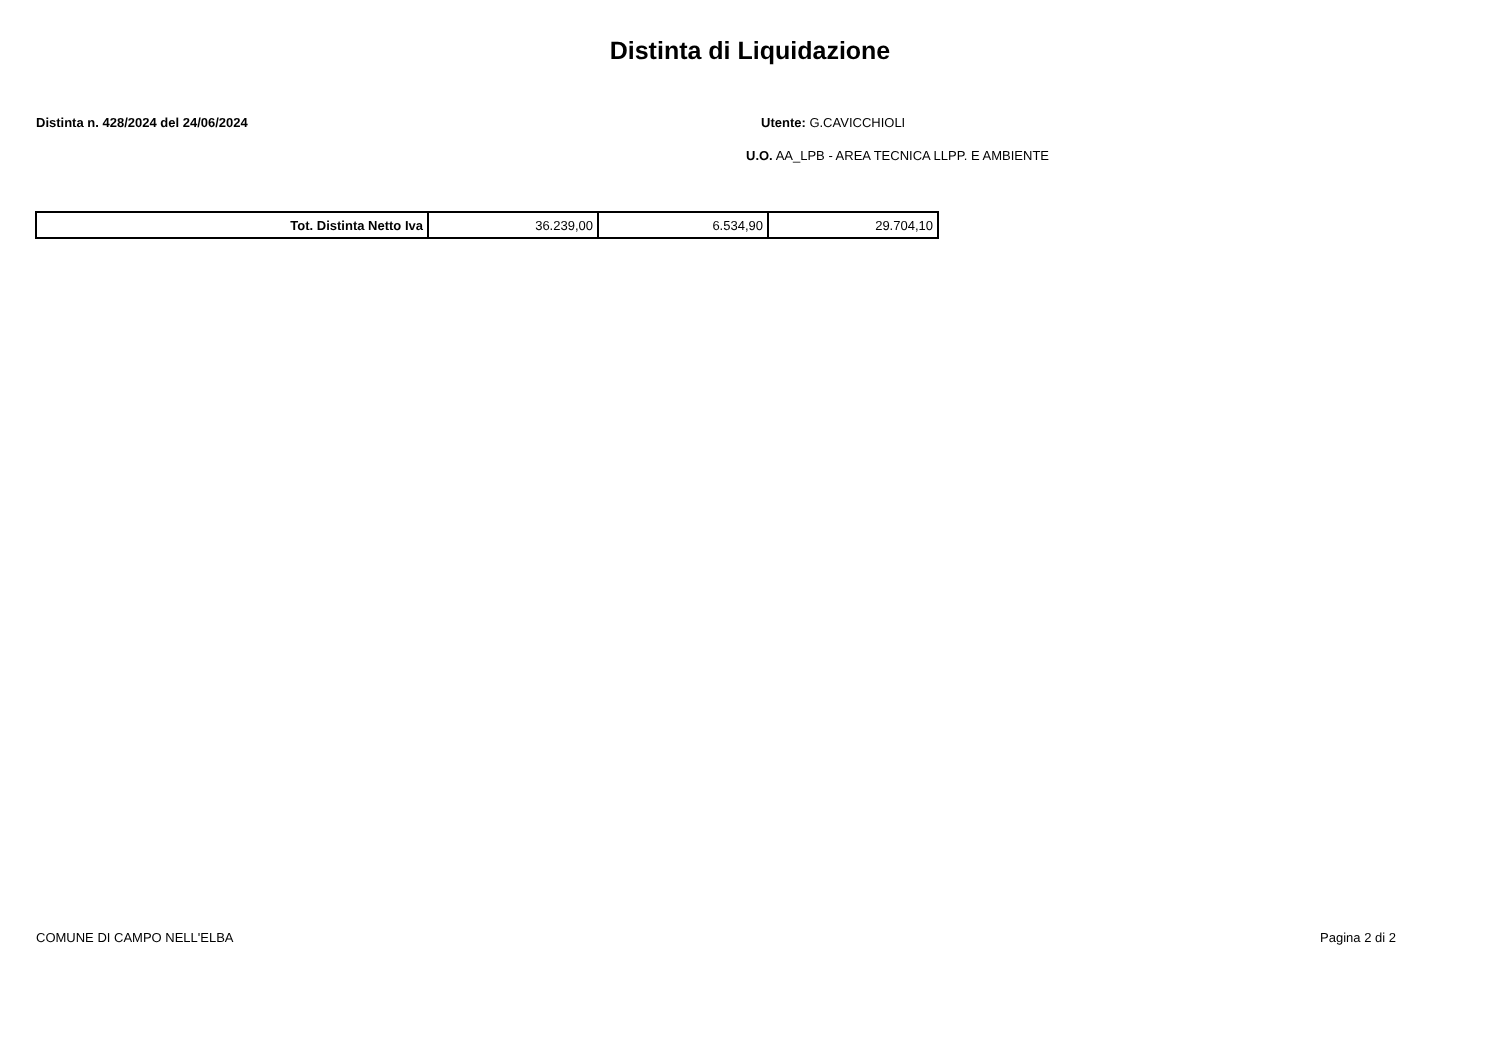Distinta di Liquidazione
Distinta n. 428/2024 del 24/06/2024 Utente: G.CAVICCHIOLI
U.O. AA_LPB - AREA TECNICA LLPP. E AMBIENTE
| Tot. Distinta Netto Iva | 36.239,00 | 6.534,90 | 29.704,10 |
COMUNE DI CAMPO NELL'ELBA Pagina 2 di 2